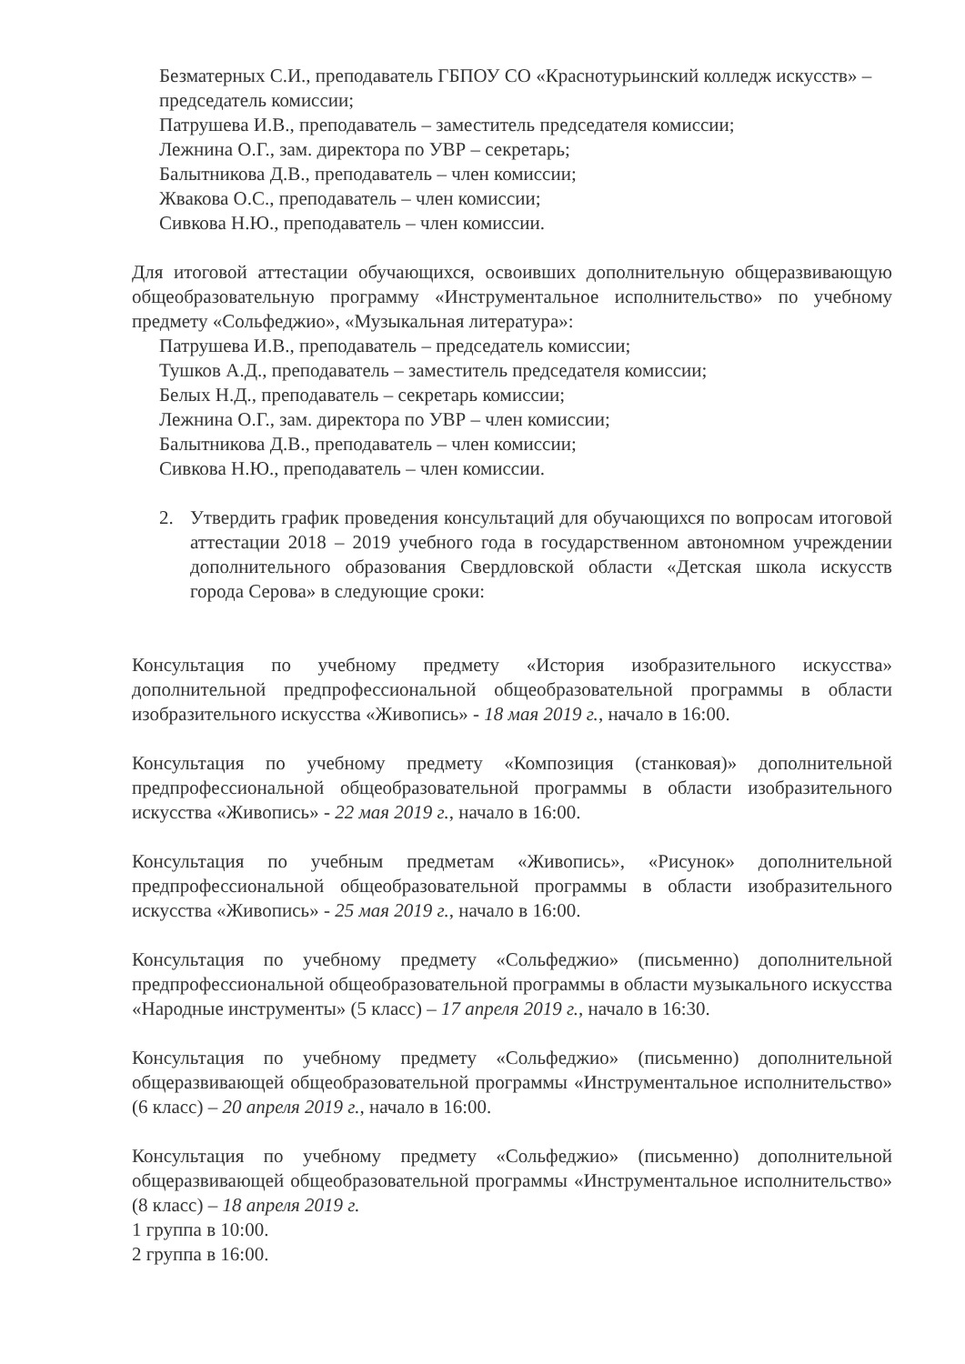Безматерных С.И., преподаватель ГБПОУ СО «Краснотурьинский колледж искусств» – председатель комиссии;
Патрушева И.В., преподаватель – заместитель председателя комиссии;
Лежнина О.Г., зам. директора по УВР – секретарь;
Балытникова Д.В., преподаватель – член комиссии;
Жвакова О.С., преподаватель – член комиссии;
Сивкова Н.Ю., преподаватель – член комиссии.
Для итоговой аттестации обучающихся, освоивших дополнительную общеразвивающую общеобразовательную программу «Инструментальное исполнительство» по учебному предмету «Сольфеджио», «Музыкальная литература»:
Патрушева И.В., преподаватель – председатель комиссии;
Тушков А.Д., преподаватель – заместитель председателя комиссии;
Белых Н.Д., преподаватель – секретарь комиссии;
Лежнина О.Г., зам. директора по УВР – член комиссии;
Балытникова Д.В., преподаватель – член комиссии;
Сивкова Н.Ю., преподаватель – член комиссии.
2. Утвердить график проведения консультаций для обучающихся по вопросам итоговой аттестации 2018 – 2019 учебного года в государственном автономном учреждении дополнительного образования Свердловской области «Детская школа искусств города Серова» в следующие сроки:
Консультация по учебному предмету «История изобразительного искусства» дополнительной предпрофессиональной общеобразовательной программы в области изобразительного искусства «Живопись» - 18 мая 2019 г., начало в 16:00.
Консультация по учебному предмету «Композиция (станковая)» дополнительной предпрофессиональной общеобразовательной программы в области изобразительного искусства «Живопись» - 22 мая 2019 г., начало в 16:00.
Консультация по учебным предметам «Живопись», «Рисунок» дополнительной предпрофессиональной общеобразовательной программы в области изобразительного искусства «Живопись» - 25 мая 2019 г., начало в 16:00.
Консультация по учебному предмету «Сольфеджио» (письменно) дополнительной предпрофессиональной общеобразовательной программы в области музыкального искусства «Народные инструменты» (5 класс) – 17 апреля 2019 г., начало в 16:30.
Консультация по учебному предмету «Сольфеджио» (письменно) дополнительной общеразвивающей общеобразовательной программы «Инструментальное исполнительство» (6 класс) – 20 апреля 2019 г., начало в 16:00.
Консультация по учебному предмету «Сольфеджио» (письменно) дополнительной общеразвивающей общеобразовательной программы «Инструментальное исполнительство» (8 класс) – 18 апреля 2019 г.
1 группа в 10:00.
2 группа в 16:00.